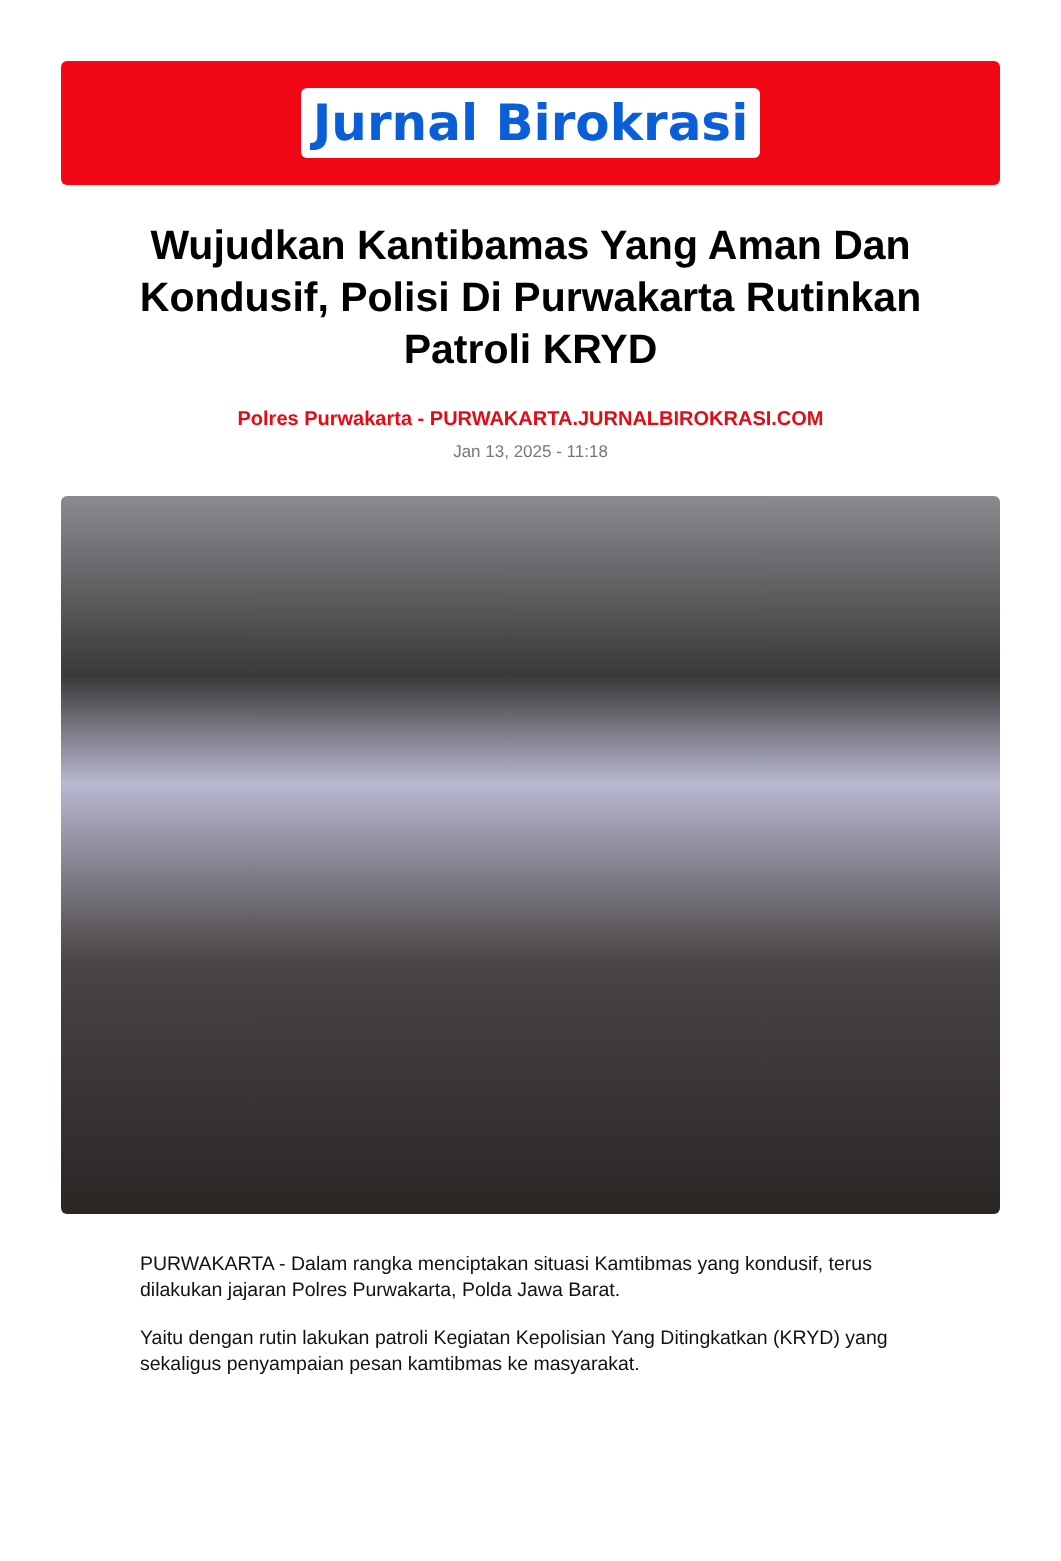Jurnal Birokrasi
Wujudkan Kantibamas Yang Aman Dan Kondusif, Polisi Di Purwakarta Rutinkan Patroli KRYD
Polres Purwakarta - PURWAKARTA.JURNALBIROKRASI.COM
Jan 13, 2025 - 11:18
PURWAKARTA - Dalam rangka menciptakan situasi Kamtibmas yang kondusif, terus dilakukan jajaran Polres Purwakarta, Polda Jawa Barat.
Yaitu dengan rutin lakukan patroli Kegiatan Kepolisian Yang Ditingkatkan (KRYD) yang sekaligus penyampaian pesan kamtibmas ke masyarakat.